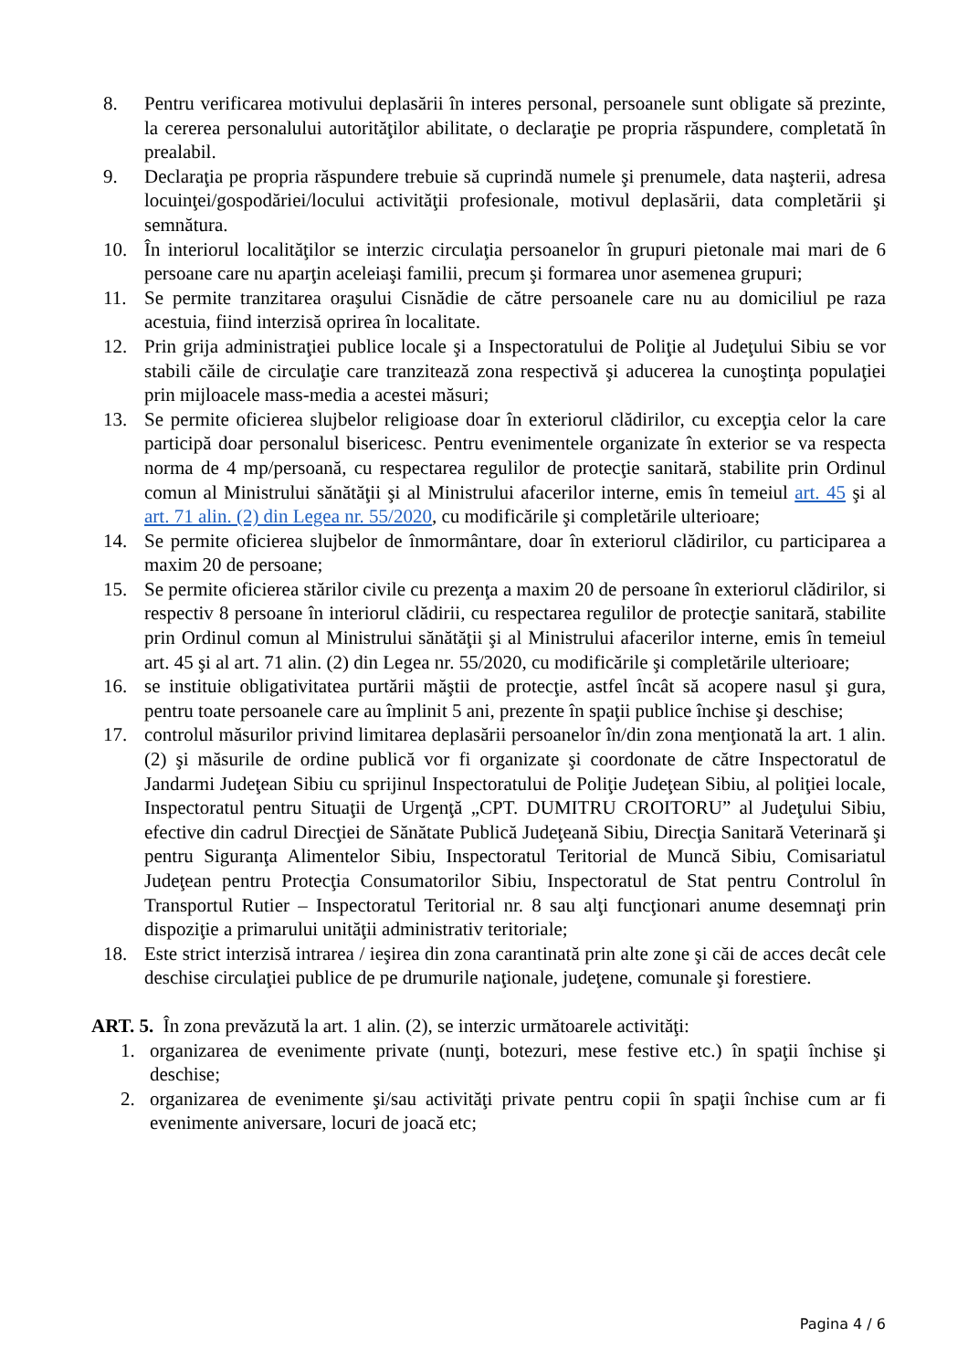8. Pentru verificarea motivului deplasării în interes personal, persoanele sunt obligate să prezinte, la cererea personalului autorităţilor abilitate, o declaraţie pe propria răspundere, completată în prealabil.
9. Declaraţia pe propria răspundere trebuie să cuprindă numele şi prenumele, data naşterii, adresa locuinţei/gospodăriei/locului activităţii profesionale, motivul deplasării, data completării şi semnătura.
10. În interiorul localităţilor se interzic circulaţia persoanelor în grupuri pietonale mai mari de 6 persoane care nu aparţin aceleiaşi familii, precum şi formarea unor asemenea grupuri;
11. Se permite tranzitarea oraşului Cisnădie de către persoanele care nu au domiciliul pe raza acestuia, fiind interzisă oprirea în localitate.
12. Prin grija administraţiei publice locale şi a Inspectoratului de Poliţie al Judeţului Sibiu se vor stabili căile de circulaţie care tranzitează zona respectivă şi aducerea la cunoştinţa populaţiei prin mijloacele mass-media a acestei măsuri;
13. Se permite oficierea slujbelor religioase doar în exteriorul clădirilor, cu excepţia celor la care participă doar personalul bisericesc. Pentru evenimentele organizate în exterior se va respecta norma de 4 mp/persoană, cu respectarea regulilor de protecţie sanitară, stabilite prin Ordinul comun al Ministrului sănătăţii şi al Ministrului afacerilor interne, emis în temeiul art. 45 şi al art. 71 alin. (2) din Legea nr. 55/2020, cu modificările şi completările ulterioare;
14. Se permite oficierea slujbelor de înmormântare, doar în exteriorul clădirilor, cu participarea a maxim 20 de persoane;
15. Se permite oficierea stărilor civile cu prezenţa a maxim 20 de persoane în exteriorul clădirilor, si respectiv 8 persoane în interiorul clădirii, cu respectarea regulilor de protecţie sanitară, stabilite prin Ordinul comun al Ministrului sănătăţii şi al Ministrului afacerilor interne, emis în temeiul art. 45 şi al art. 71 alin. (2) din Legea nr. 55/2020, cu modificările şi completările ulterioare;
16. se instituie obligativitatea purtării măştii de protecţie, astfel încât să acopere nasul şi gura, pentru toate persoanele care au împlinit 5 ani, prezente în spaţii publice închise şi deschise;
17. controlul măsurilor privind limitarea deplasării persoanelor în/din zona menţionată la art. 1 alin. (2) şi măsurile de ordine publică vor fi organizate şi coordonate de către Inspectoratul de Jandarmi Judeţean Sibiu cu sprijinul Inspectoratului de Poliţie Judeţean Sibiu, al poliţiei locale, Inspectoratul pentru Situaţii de Urgenţă „CPT. DUMITRU CROITORU” al Judeţului Sibiu, efective din cadrul Direcţiei de Sănătate Publică Judeţeană Sibiu, Direcţia Sanitară Veterinară şi pentru Siguranţa Alimentelor Sibiu, Inspectoratul Teritorial de Muncă Sibiu, Comisariatul Judeţean pentru Protecţia Consumatorilor Sibiu, Inspectoratul de Stat pentru Controlul în Transportul Rutier – Inspectoratul Teritorial nr. 8 sau alţi funcţionari anume desemnaţi prin dispoziţie a primarului unităţii administrativ teritoriale;
18. Este strict interzisă intrarea / ieşirea din zona carantinată prin alte zone şi căi de acces decât cele deschise circulaţiei publice de pe drumurile naţionale, judeţene, comunale şi forestiere.
ART. 5. În zona prevăzută la art. 1 alin. (2), se interzic următoarele activităţi:
1. organizarea de evenimente private (nunţi, botezuri, mese festive etc.) în spaţii închise şi deschise;
2. organizarea de evenimente şi/sau activităţi private pentru copii în spaţii închise cum ar fi evenimente aniversare, locuri de joacă etc;
Pagina 4 / 6